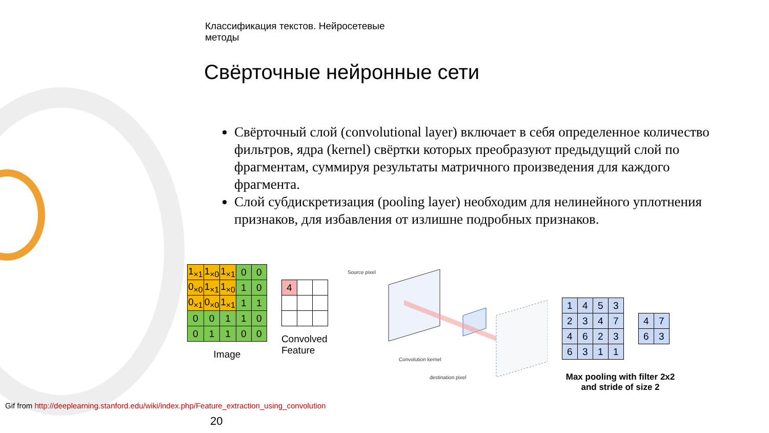Классификация текстов. Нейросетевые
методы
Свёрточные нейронные сети
Свёрточный слой (convolutional layer) включает в себя определенное количество фильтров, ядра (kernel) свёртки которых преобразуют предыдущий слой по фрагментам, суммируя результаты матричного произведения для каждого фрагмента.
Слой субдискретизация (pooling layer) необходим для нелинейного уплотнения признаков, для избавления от излишне подробных признаков.
| 1<sub>×1</sub> | 1<sub>×0</sub> | 1<sub>×1</sub> | 0 | 0 |
| 0<sub>×0</sub> | 1<sub>×1</sub> | 1<sub>×0</sub> | 1 | 0 |
| 0<sub>×1</sub> | 0<sub>×0</sub> | 1<sub>×1</sub> | 1 | 1 |
| 0 | 0 | 1 | 1 | 0 |
| 0 | 1 | 1 | 0 | 0 |
Image
| 4 | | |
Convolved
Feature
Source pixel
Convolution kernel
destination pixel
| 1 | 4 | 5 | 3 |
| 2 | 3 | 4 | 7 |
| 4 | 6 | 2 | 3 |
| 6 | 3 | 1 | 1 |
| 4 | 7 |
| 6 | 3 |
Max pooling with filter 2x2
and stride of size 2
Gif from http://deeplearning.stanford.edu/wiki/index.php/Feature_extraction_using_convolution
20